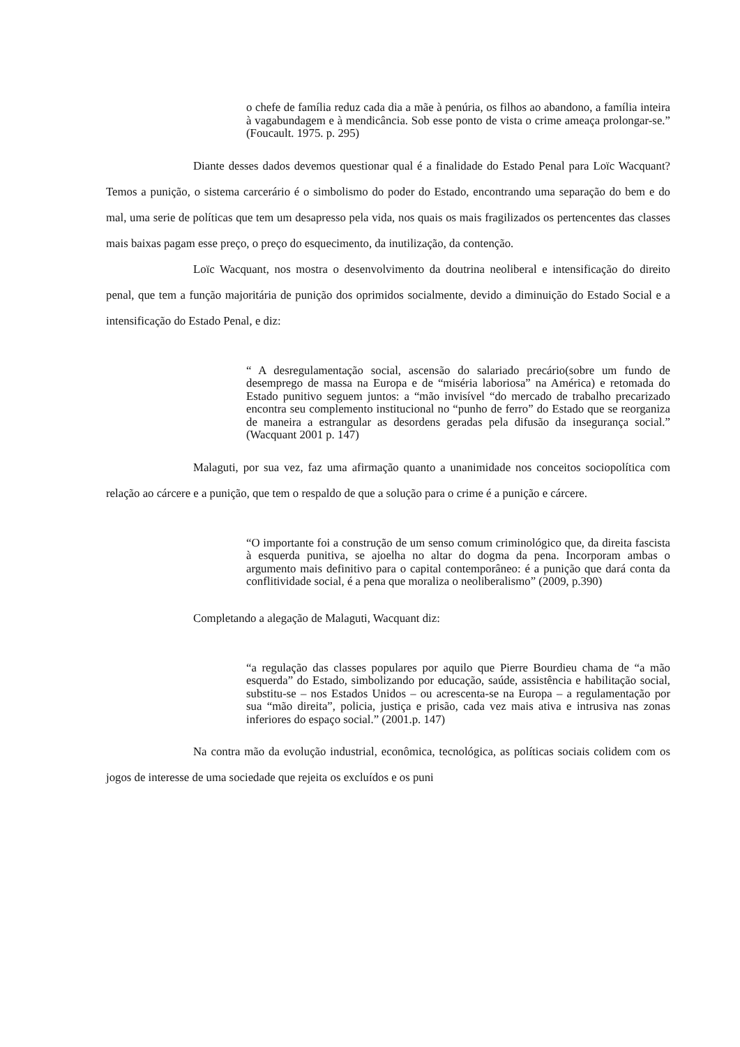o chefe de família reduz cada dia a mãe à penúria, os filhos ao abandono, a família inteira à vagabundagem e à mendicância. Sob esse ponto de vista o crime ameaça prolongar-se.” (Foucault. 1975. p. 295)
Diante desses dados devemos questionar qual é a finalidade do Estado Penal para Loïc Wacquant? Temos a punição, o sistema carcerário é o simbolismo do poder do Estado, encontrando uma separação do bem e do mal, uma serie de políticas que tem um desapresso pela vida, nos quais os mais fragilizados os pertencentes das classes mais baixas pagam esse preço, o preço do esquecimento, da inutilização, da contenção.
Loïc Wacquant, nos mostra o desenvolvimento da doutrina neoliberal e intensificação do direito penal, que tem a função majoritária de punição dos oprimidos socialmente, devido a diminuição do Estado Social e a intensificação do Estado Penal, e diz:
“ A desregulamentação social, ascensão do salariado precário(sobre um fundo de desemprego de massa na Europa e de “miséria laboriosa” na América) e retomada do Estado punitivo seguem juntos: a “mão invisível “do mercado de trabalho precarizado encontra seu complemento institucional no “punho de ferro” do Estado que se reorganiza de maneira a estrangular as desordens geradas pela difusão da insegurança social.” (Wacquant 2001 p. 147)
Malaguti, por sua vez, faz uma afirmação quanto a unanimidade nos conceitos sociopolítica com relação ao cárcere e a punição, que tem o respaldo de que a solução para o crime é a punição e cárcere.
“O importante foi a construção de um senso comum criminológico que, da direita fascista à esquerda punitiva, se ajoelha no altar do dogma da pena. Incorporam ambas o argumento mais definitivo para o capital contemporâneo: é a punição que dará conta da conflitividade social, é a pena que moraliza o neoliberalismo” (2009, p.390)
Completando a alegação de Malaguti, Wacquant diz:
“a regulação das classes populares por aquilo que Pierre Bourdieu chama de “a mão esquerda” do Estado, simbolizando por educação, saúde, assistência e habilitação social, substitu-se – nos Estados Unidos – ou acrescenta-se na Europa – a regulamentação por sua “mão direita”, policia, justiça e prisão, cada vez mais ativa e intrusiva nas zonas inferiores do espaço social.” (2001.p. 147)
Na contra mão da evolução industrial, econômica, tecnológica, as políticas sociais colidem com os jogos de interesse de uma sociedade que rejeita os excluídos e os puni